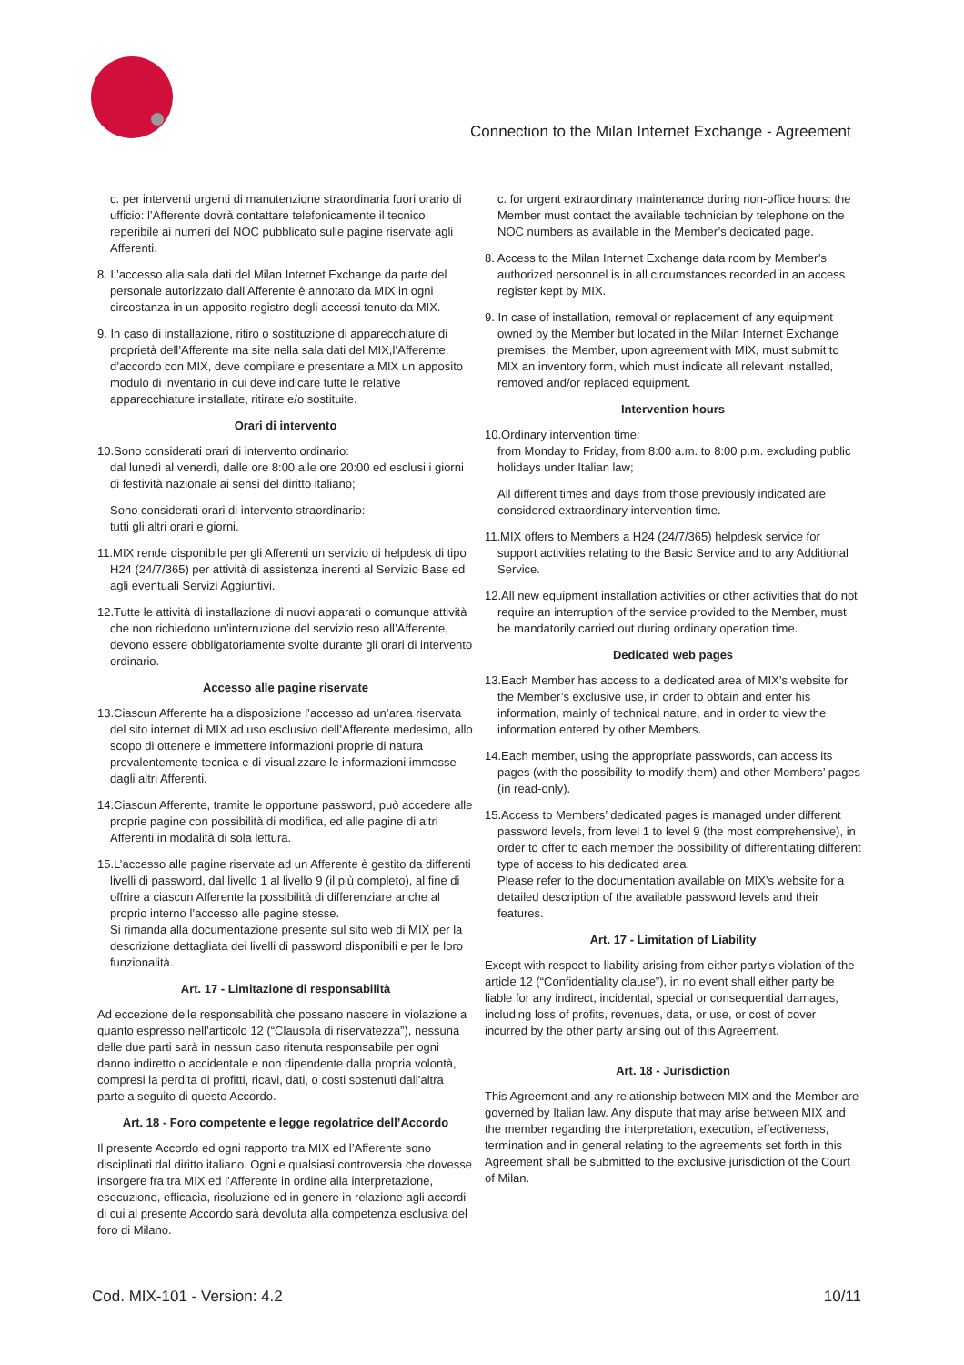Connection to the Milan Internet Exchange - Agreement
c. per interventi urgenti di manutenzione straordinaria fuori orario di ufficio: l’Afferente dovrà contattare telefonicamente il tecnico reperibile ai numeri del NOC pubblicato sulle pagine riservate agli Afferenti.
8. L’accesso alla sala dati del Milan Internet Exchange da parte del personale autorizzato dall’Afferente è annotato da MIX in ogni circostanza in un apposito registro degli accessi tenuto da MIX.
9. In caso di installazione, ritiro o sostituzione di apparecchiature di proprietà dell’Afferente ma site nella sala dati del MIX,l’Afferente, d’accordo con MIX, deve compilare e presentare a MIX un apposito modulo di inventario in cui deve indicare tutte le relative apparecchiature installate, ritirate e/o sostituite.
Orari di intervento
10.Sono considerati orari di intervento ordinario:
dal lunedì al venerdì, dalle ore 8:00 alle ore 20:00 ed esclusi i giorni di festività nazionale ai sensi del diritto italiano;
Sono considerati orari di intervento straordinario:
tutti gli altri orari e giorni.
11.MIX rende disponibile per gli Afferenti un servizio di helpdesk di tipo H24 (24/7/365) per attività di assistenza inerenti al Servizio Base ed agli eventuali Servizi Aggiuntivi.
12.Tutte le attività di installazione di nuovi apparati o comunque attività che non richiedono un’interruzione del servizio reso all’Afferente, devono essere obbligatoriamente svolte durante gli orari di intervento ordinario.
Accesso alle pagine riservate
13.Ciascun Afferente ha a disposizione l’accesso ad un’area riservata del sito internet di MIX ad uso esclusivo dell’Afferente medesimo, allo scopo di ottenere e immettere informazioni proprie di natura prevalentemente tecnica e di visualizzare le informazioni immesse dagli altri Afferenti.
14.Ciascun Afferente, tramite le opportune password, può accedere alle proprie pagine con possibilità di modifica, ed alle pagine di altri Afferenti in modalità di sola lettura.
15.L’accesso alle pagine riservate ad un Afferente è gestito da differenti livelli di password, dal livello 1 al livello 9 (il più completo), al fine di offrire a ciascun Afferente la possibilità di differenziare anche al proprio interno l’accesso alle pagine stesse.
Si rimanda alla documentazione presente sul sito web di MIX per la descrizione dettagliata dei livelli di password disponibili e per le loro funzionalità.
Art. 17 - Limitazione di responsabilità
Ad eccezione delle responsabilità che possano nascere in violazione a quanto espresso nell’articolo 12 (“Clausola di riservatezza”), nessuna delle due parti sarà in nessun caso ritenuta responsabile per ogni danno indiretto o accidentale e non dipendente dalla propria volontà, compresi la perdita di profitti, ricavi, dati, o costi sostenuti dall’altra parte a seguito di questo Accordo.
Art. 18 - Foro competente e legge regolatrice dell’Accordo
Il presente Accordo ed ogni rapporto tra MIX ed l’Afferente sono disciplinati dal diritto italiano. Ogni e qualsiasi controversia che dovesse insorgere fra tra MIX ed l’Afferente in ordine alla interpretazione, esecuzione, efficacia, risoluzione ed in genere in relazione agli accordi di cui al presente Accordo sarà devoluta alla competenza esclusiva del foro di Milano.
c. for urgent extraordinary maintenance during non-office hours: the Member must contact the available technician by telephone on the NOC numbers as available in the Member’s dedicated page.
8. Access to the Milan Internet Exchange data room by Member’s authorized personnel is in all circumstances recorded in an access register kept by MIX.
9. In case of installation, removal or replacement of any equipment owned by the Member but located in the Milan Internet Exchange premises, the Member, upon agreement with MIX, must submit to MIX an inventory form, which must indicate all relevant installed, removed and/or replaced equipment.
Intervention hours
10.Ordinary intervention time:
from Monday to Friday, from 8:00 a.m. to 8:00 p.m. excluding public holidays under Italian law;
All different times and days from those previously indicated are considered extraordinary intervention time.
11.MIX offers to Members a H24 (24/7/365) helpdesk service for support activities relating to the Basic Service and to any Additional Service.
12.All new equipment installation activities or other activities that do not require an interruption of the service provided to the Member, must be mandatorily carried out during ordinary operation time.
Dedicated web pages
13.Each Member has access to a dedicated area of MIX’s website for the Member’s exclusive use, in order to obtain and enter his information, mainly of technical nature, and in order to view the information entered by other Members.
14.Each member, using the appropriate passwords, can access its pages (with the possibility to modify them) and other Members’ pages (in read-only).
15.Access to Members’ dedicated pages is managed under different password levels, from level 1 to level 9 (the most comprehensive), in order to offer to each member the possibility of differentiating different type of access to his dedicated area.
Please refer to the documentation available on MIX’s website for a detailed description of the available password levels and their features.
Art. 17 - Limitation of Liability
Except with respect to liability arising from either party’s violation of the article 12 (“Confidentiality clause”), in no event shall either party be liable for any indirect, incidental, special or consequential damages, including loss of profits, revenues, data, or use, or cost of cover incurred by the other party arising out of this Agreement.
Art. 18 - Jurisdiction
This Agreement and any relationship between MIX and the Member are governed by Italian law. Any dispute that may arise between MIX and the member regarding the interpretation, execution, effectiveness, termination and in general relating to the agreements set forth in this Agreement shall be submitted to the exclusive jurisdiction of the Court of Milan.
Cod. MIX-101 - Version: 4.2 10/11